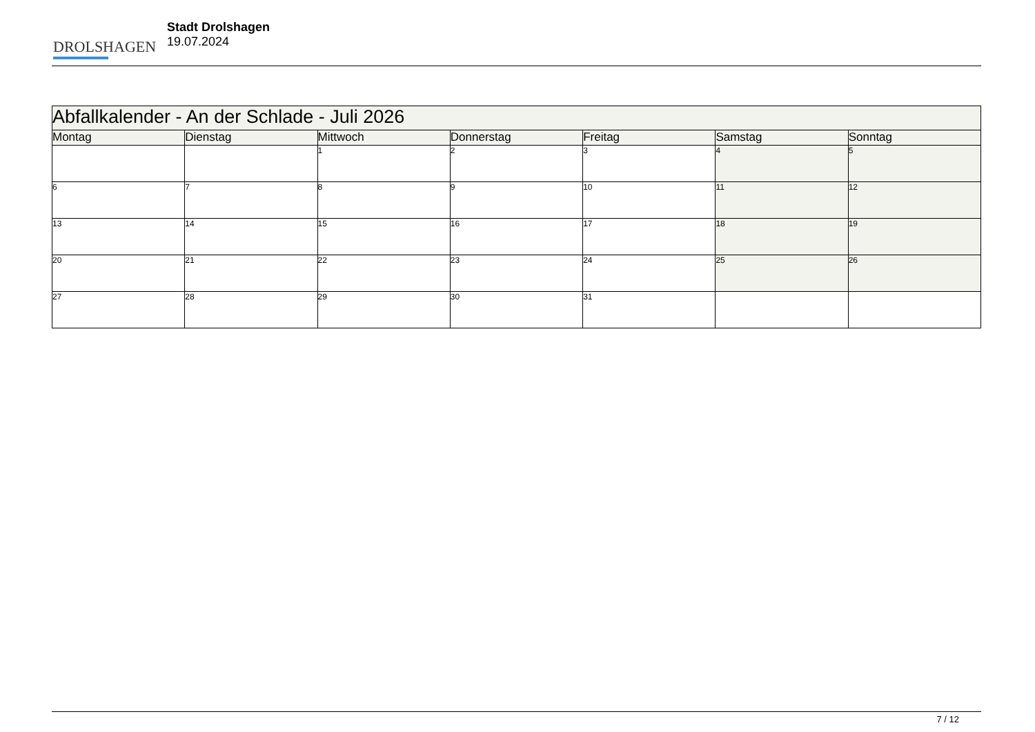DROLSHAGEN
Stadt Drolshagen
19.07.2024
| Abfallkalender - An der Schlade - Juli 2026 | | | | | | |
| Montag | Dienstag | Mittwoch | Donnerstag | Freitag | Samstag | Sonntag |
| | | 1 | 2 | 3 | 4 | 5 |
| 6 | 7 | 8 | 9 | 10 | 11 | 12 |
| 13 | 14 | 15 | 16 | 17 | 18 | 19 |
| 20 | 21 | 22 | 23 | 24 | 25 | 26 |
| 27 | 28 | 29 | 30 | 31 | | |
7 / 12